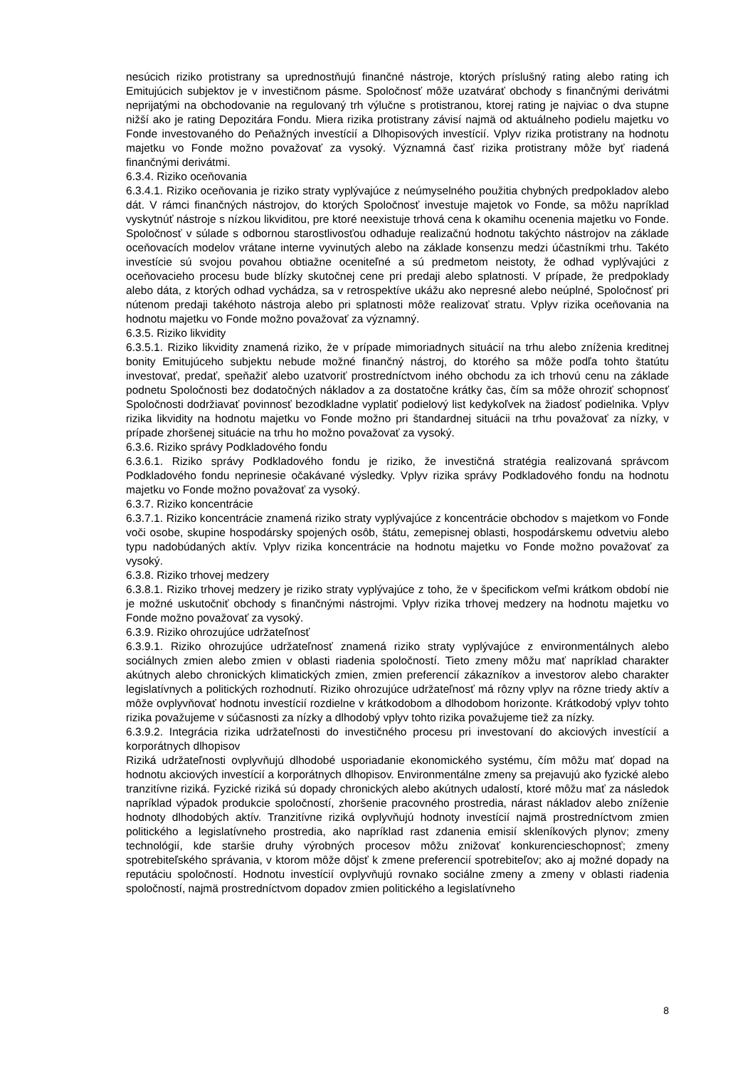nesúcich riziko protistrany sa uprednostňujú finančné nástroje, ktorých príslušný rating alebo rating ich Emitujúcich subjektov je v investičnom pásme. Spoločnosť môže uzatvárať obchody s finančnými derivátmi neprijatými na obchodovanie na regulovaný trh výlučne s protistranou, ktorej rating je najviac o dva stupne nižší ako je rating Depozitára Fondu. Miera rizika protistrany závisí najmä od aktuálneho podielu majetku vo Fonde investovaného do Peňažných investícií a Dlhopisových investícií. Vplyv rizika protistrany na hodnotu majetku vo Fonde možno považovať za vysoký. Významná časť rizika protistrany môže byť riadená finančnými derivátmi.
6.3.4. Riziko oceňovania
6.3.4.1. Riziko oceňovania je riziko straty vyplývajúce z neúmyselného použitia chybných predpokladov alebo dát. V rámci finančných nástrojov, do ktorých Spoločnosť investuje majetok vo Fonde, sa môžu napríklad vyskytnúť nástroje s nízkou likviditou, pre ktoré neexistuje trhová cena k okamihu ocenenia majetku vo Fonde. Spoločnosť v súlade s odbornou starostlivosťou odhaduje realizačnú hodnotu takýchto nástrojov na základe oceňovacích modelov vrátane interne vyvinutých alebo na základe konsenzu medzi účastníkmi trhu. Takéto investície sú svojou povahou obtiažne oceniteľné a sú predmetom neistoty, že odhad vyplývajúci z oceňovacieho procesu bude blízky skutočnej cene pri predaji alebo splatnosti. V prípade, že predpoklady alebo dáta, z ktorých odhad vychádza, sa v retrospektíve ukážu ako nepresné alebo neúplné, Spoločnosť pri nútenom predaji takéhoto nástroja alebo pri splatnosti môže realizovať stratu. Vplyv rizika oceňovania na hodnotu majetku vo Fonde možno považovať za významný.
6.3.5. Riziko likvidity
6.3.5.1. Riziko likvidity znamená riziko, že v prípade mimoriadnych situácií na trhu alebo zníženia kreditnej bonity Emitujúceho subjektu nebude možné finančný nástroj, do ktorého sa môže podľa tohto štatútu investovať, predať, speňažiť alebo uzatvoriť prostredníctvom iného obchodu za ich trhovú cenu na základe podnetu Spoločnosti bez dodatočných nákladov a za dostatočne krátky čas, čím sa môže ohroziť schopnosť Spoločnosti dodržiavať povinnosť bezodkladne vyplatiť podielový list kedykoľvek na žiadosť podielnika. Vplyv rizika likvidity na hodnotu majetku vo Fonde možno pri štandardnej situácii na trhu považovať za nízky, v prípade zhoršenej situácie na trhu ho možno považovať za vysoký.
6.3.6. Riziko správy Podkladového fondu
6.3.6.1. Riziko správy Podkladového fondu je riziko, že investičná stratégia realizovaná správcom Podkladového fondu neprinesie očakávané výsledky. Vplyv rizika správy Podkladového fondu na hodnotu majetku vo Fonde možno považovať za vysoký.
6.3.7. Riziko koncentrácie
6.3.7.1. Riziko koncentrácie znamená riziko straty vyplývajúce z koncentrácie obchodov s majetkom vo Fonde voči osobe, skupine hospodársky spojených osôb, štátu, zemepisnej oblasti, hospodárskemu odvetviu alebo typu nadobúdaných aktív. Vplyv rizika koncentrácie na hodnotu majetku vo Fonde možno považovať za vysoký.
6.3.8. Riziko trhovej medzery
6.3.8.1. Riziko trhovej medzery je riziko straty vyplývajúce z toho, že v špecifickom veľmi krátkom období nie je možné uskutočniť obchody s finančnými nástrojmi. Vplyv rizika trhovej medzery na hodnotu majetku vo Fonde možno považovať za vysoký.
6.3.9. Riziko ohrozujúce udržateľnosť
6.3.9.1. Riziko ohrozujúce udržateľnosť znamená riziko straty vyplývajúce z environmentálnych alebo sociálnych zmien alebo zmien v oblasti riadenia spoločností. Tieto zmeny môžu mať napríklad charakter akútnych alebo chronických klimatických zmien, zmien preferencií zákazníkov a investorov alebo charakter legislatívnych a politických rozhodnutí. Riziko ohrozujúce udržateľnosť má rôzny vplyv na rôzne triedy aktív a môže ovplyvňovať hodnotu investícií rozdielne v krátkodobom a dlhodobom horizonte. Krátkodobý vplyv tohto rizika považujeme v súčasnosti za nízky a dlhodobý vplyv tohto rizika považujeme tiež za nízky.
6.3.9.2. Integrácia rizika udržateľnosti do investičného procesu pri investovaní do akciových investícií a korporátnych dlhopisov
Riziká udržateľnosti ovplyvňujú dlhodobé usporiadanie ekonomického systému, čím môžu mať dopad na hodnotu akciových investícií a korporátnych dlhopisov. Environmentálne zmeny sa prejavujú ako fyzické alebo tranzitívne riziká. Fyzické riziká sú dopady chronických alebo akútnych udalostí, ktoré môžu mať za následok napríklad výpadok produkcie spoločností, zhoršenie pracovného prostredia, nárast nákladov alebo zníženie hodnoty dlhodobých aktív. Tranzitívne riziká ovplyvňujú hodnoty investícií najmä prostredníctvom zmien politického a legislatívneho prostredia, ako napríklad rast zdanenia emisií skleníkových plynov; zmeny technológií, kde staršie druhy výrobných procesov môžu znižovať konkurencieschopnosť; zmeny spotrebiteľského správania, v ktorom môže dôjsť k zmene preferencií spotrebiteľov; ako aj možné dopady na reputáciu spoločností. Hodnotu investícií ovplyvňujú rovnako sociálne zmeny a zmeny v oblasti riadenia spoločností, najmä prostredníctvom dopadov zmien politického a legislatívneho
8